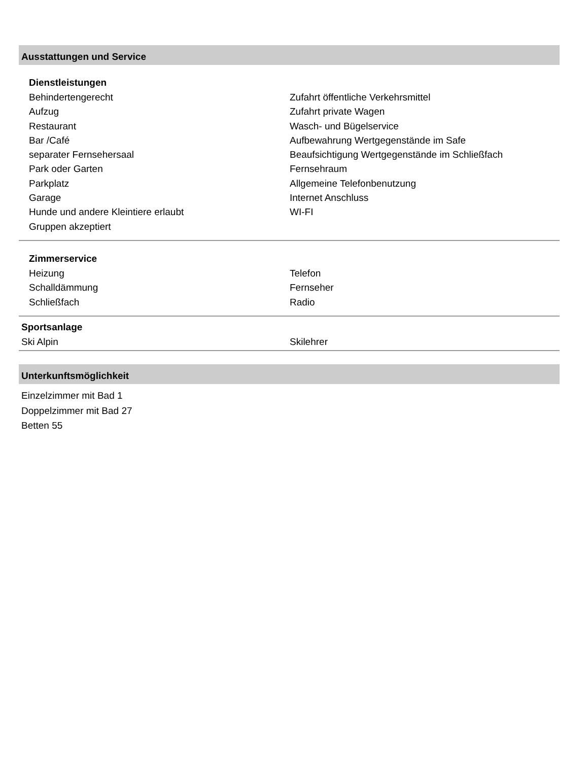Ausstattungen und Service
Dienstleistungen
Behindertengerecht
Aufzug
Restaurant
Bar /Café
separater Fernsehersaal
Park oder Garten
Parkplatz
Garage
Hunde und andere Kleintiere erlaubt
Gruppen akzeptiert
Zufahrt öffentliche Verkehrsmittel
Zufahrt private Wagen
Wasch- und Bügelservice
Aufbewahrung Wertgegenstände im Safe
Beaufsichtigung Wertgegenstände im Schließfach
Fernsehraum
Allgemeine Telefonbenutzung
Internet Anschluss
WI-FI
Zimmerservice
Heizung
Schalldämmung
Schließfach
Telefon
Fernseher
Radio
Sportsanlage
Ski Alpin Skilehrer
Unterkunftsmöglichkeit
Einzelzimmer mit Bad 1
Doppelzimmer mit Bad 27
Betten 55